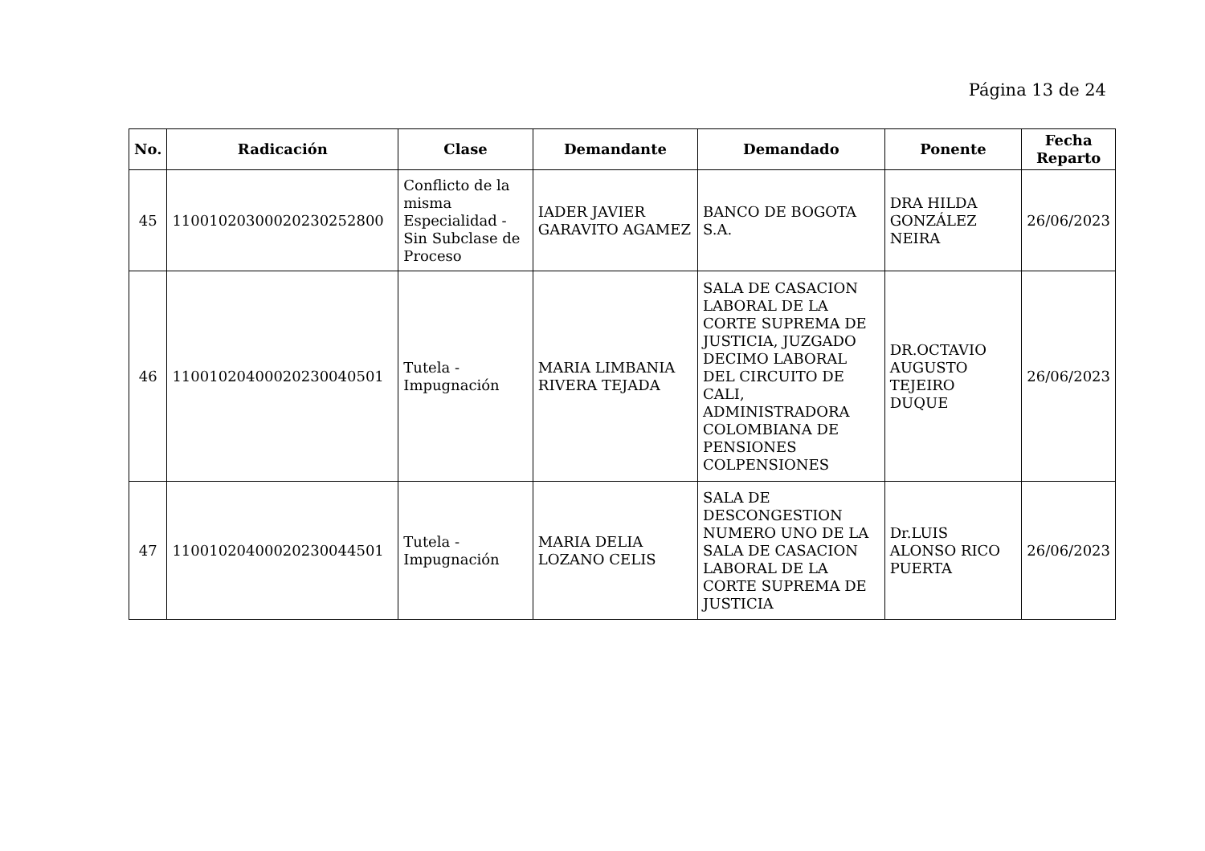Página 13 de 24
| No. | Radicación | Clase | Demandante | Demandado | Ponente | Fecha Reparto |
| --- | --- | --- | --- | --- | --- | --- |
| 45 | 11001020300020230252800 | Conflicto de la misma Especialidad - Sin Subclase de Proceso | IADER JAVIER GARAVITO AGAMEZ | BANCO DE BOGOTA S.A. | DRA HILDA GONZÁLEZ NEIRA | 26/06/2023 |
| 46 | 11001020400020230040501 | Tutela - Impugnación | MARIA LIMBANIA RIVERA TEJADA | SALA DE CASACION LABORAL DE LA CORTE SUPREMA DE JUSTICIA, JUZGADO DECIMO LABORAL DEL CIRCUITO DE CALI, ADMINISTRADORA COLOMBIANA DE PENSIONES COLPENSIONES | DR.OCTAVIO AUGUSTO TEJEIRO DUQUE | 26/06/2023 |
| 47 | 11001020400020230044501 | Tutela - Impugnación | MARIA DELIA LOZANO CELIS | SALA DE DESCONGESTION NUMERO UNO DE LA SALA DE CASACION LABORAL DE LA CORTE SUPREMA DE JUSTICIA | Dr.LUIS ALONSO RICO PUERTA | 26/06/2023 |